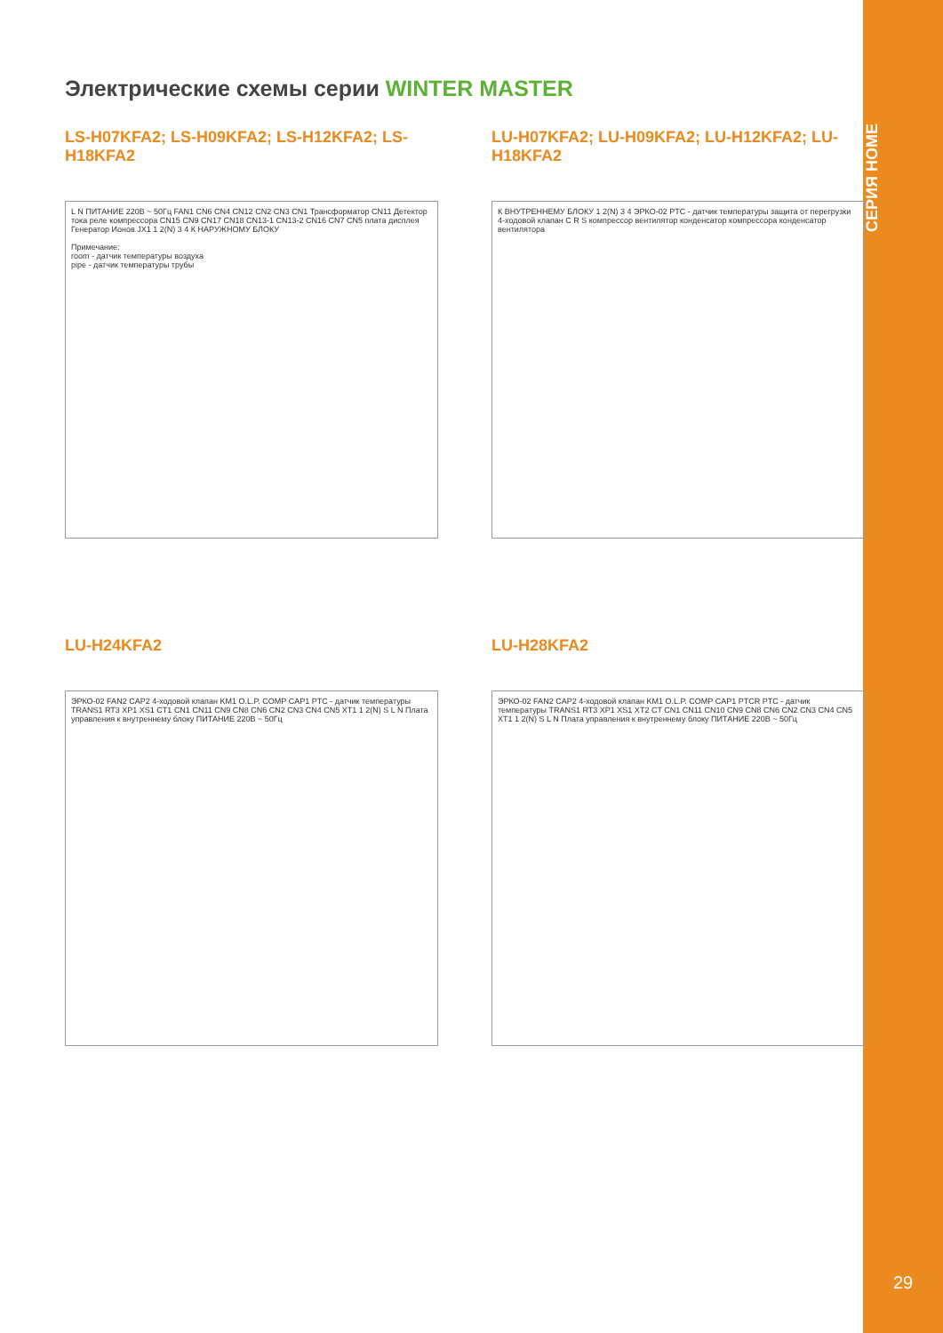СЕРИЯ HOME
29
Электрические схемы серии WINTER MASTER
LS-H07KFA2; LS-H09KFA2; LS-H12KFA2; LS-H18KFA2
L N ПИТАНИЕ 220В ~ 50Гц FAN1 CN6 CN4 CN12 CN2 CN3 CN1 Трансформатор CN11 Детектор тока реле компрессора CN15 CN9 CN17 CN18 CN13-1 CN13-2 CN16 CN7 CN5 плата дисплея Генератор Ионов JX1 1 2(N) 3 4 К НАРУЖНОМУ БЛОКУ
Примечание:
room - датчик температуры воздуха
pipe - датчик температуры трубы
LU-H07KFA2; LU-H09KFA2; LU-H12KFA2; LU-H18KFA2
К ВНУТРЕННЕМУ БЛОКУ 1 2(N) 3 4 ЭРКО-02 PTC - датчик температуры защита от перегрузки 4-ходовой клапан C R S компрессор вентилятор конденсатор компрессора конденсатор вентилятора
LU-H24KFA2
ЭРКО-02 FAN2 CAP2 4-ходовой клапан KM1 O.L.P. COMP CAP1 PTC - датчик температуры TRANS1 RT3 XP1 XS1 CT1 CN1 CN11 CN9 CN8 CN6 CN2 CN3 CN4 CN5 XT1 1 2(N) S L N Плата управления к внутреннему блоку ПИТАНИЕ 220В ~ 50Гц
LU-H28KFA2
ЭРКО-02 FAN2 CAP2 4-ходовой клапан KM1 O.L.P. COMP CAP1 PTCR PTC - датчик температуры TRANS1 RT3 XP1 XS1 XT2 CT CN1 CN11 CN10 CN9 CN8 CN6 CN2 CN3 CN4 CN5 XT1 1 2(N) S L N Плата управления к внутреннему блоку ПИТАНИЕ 220В ~ 50Гц